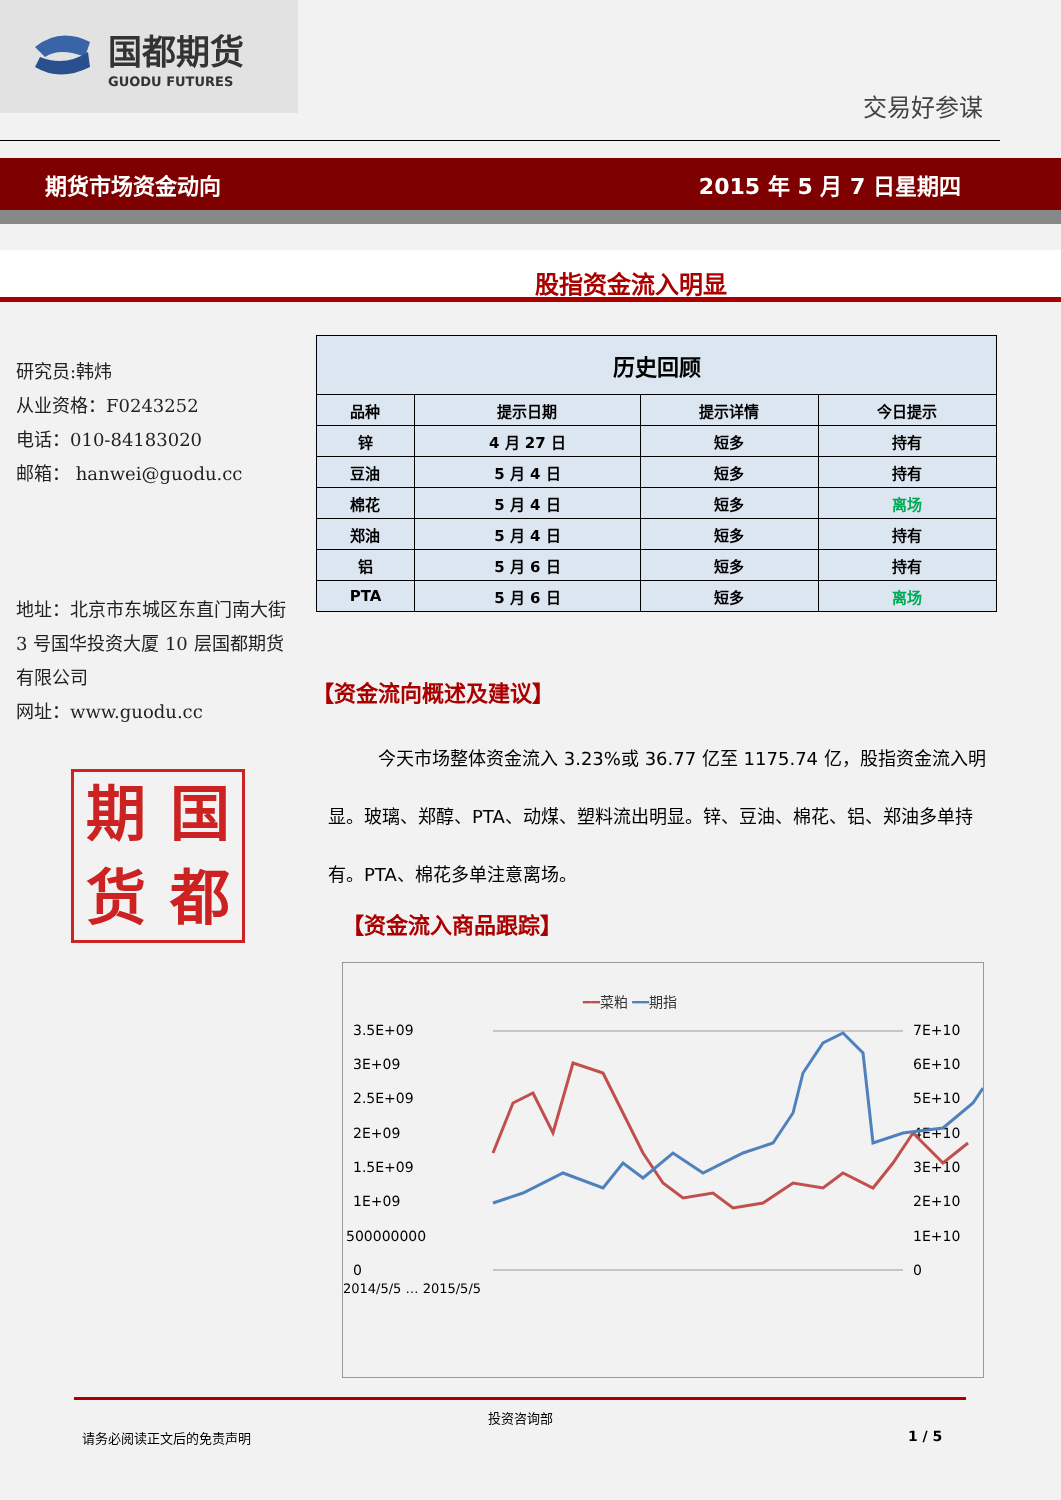国都期货
GUODU FUTURES
交易好参谋
期货市场资金动向 2015 年 5 月 7 日星期四
股指资金流入明显
研究员:韩炜
从业资格：F0243252
电话：010-84183020
邮箱： hanwei@guodu.cc
地址：北京市东城区东直门南大街 3 号国华投资大厦 10 层国都期货有限公司
网址：www.guodu.cc
期国货都
| 历史回顾 | | | |
| --- | --- | --- | --- |
| 品种 | 提示日期 | 提示详情 | 今日提示 |
| 锌 | 4 月 27 日 | 短多 | 持有 |
| 豆油 | 5 月 4 日 | 短多 | 持有 |
| 棉花 | 5 月 4 日 | 短多 | 离场 |
| 郑油 | 5 月 4 日 | 短多 | 持有 |
| 铝 | 5 月 6 日 | 短多 | 持有 |
| PTA | 5 月 6 日 | 短多 | 离场 |
【资金流向概述及建议】
今天市场整体资金流入 3.23%或 36.77 亿至 1175.74 亿，股指资金流入明显。玻璃、郑醇、PTA、动煤、塑料流出明显。锌、豆油、棉花、铝、郑油多单持有。PTA、棉花多单注意离场。
【资金流入商品跟踪】
━━菜粕 ━━期指
3.5E+09
3E+09
2.5E+09
2E+09
1.5E+09
1E+09
500000000
0
7E+10
6E+10
5E+10
4E+10
3E+10
2E+10
1E+10
0
2014/5/5 … 2015/5/5
投资咨询部
请务必阅读正文后的免责声明 1 / 5